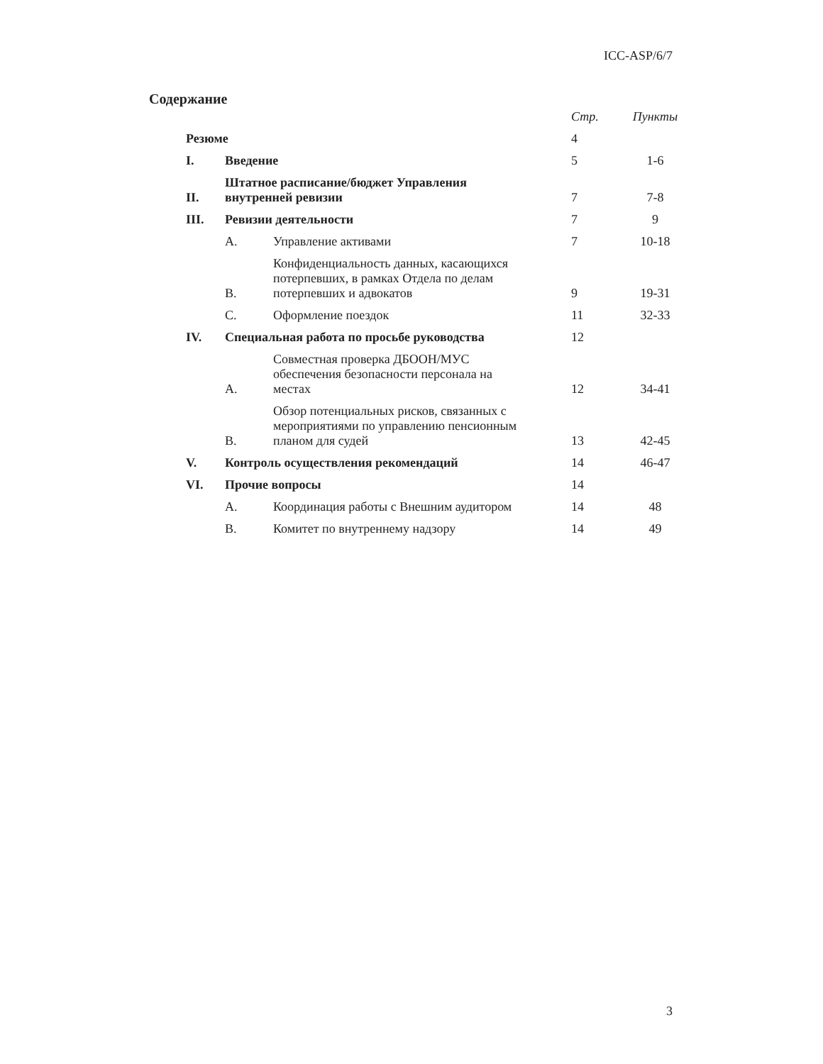ICC-ASP/6/7
Содержание
| | | | Стр. | Пункты |
| Резюме | | | 4 | |
| I. | Введение | | 5 | 1-6 |
| II. | Штатное расписание/бюджет Управления внутренней ревизии | | 7 | 7-8 |
| III. | Ревизии деятельности | | 7 | 9 |
| | A. | Управление активами | 7 | 10-18 |
| | B. | Конфиденциальность данных, касающихся потерпевших, в рамках Отдела по делам потерпевших и адвокатов | 9 | 19-31 |
| | C. | Оформление поездок | 11 | 32-33 |
| IV. | Специальная работа по просьбе руководства | | 12 | |
| | A. | Совместная проверка ДБООН/МУС обеспечения безопасности персонала на местах | 12 | 34-41 |
| | B. | Обзор потенциальных рисков, связанных с мероприятиями по управлению пенсионным планом для судей | 13 | 42-45 |
| V. | Контроль осуществления рекомендаций | | 14 | 46-47 |
| VI. | Прочие вопросы | | 14 | |
| | A. | Координация работы с Внешним аудитором | 14 | 48 |
| | B. | Комитет по внутреннему надзору | 14 | 49 |
3